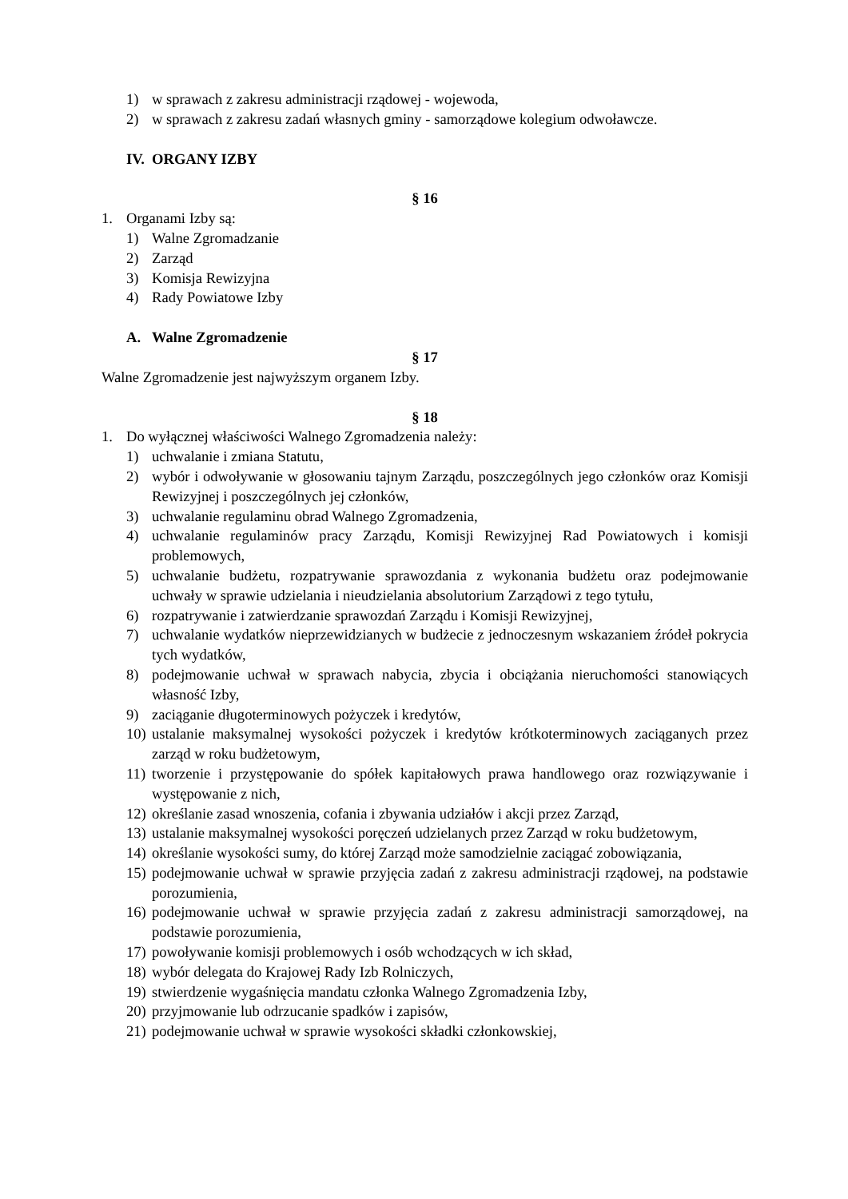1) w sprawach z zakresu administracji rządowej - wojewoda,
2) w sprawach z zakresu zadań własnych gminy - samorządowe kolegium odwoławcze.
IV. ORGANY IZBY
§ 16
1. Organami Izby są:
1) Walne Zgromadzanie
2) Zarząd
3) Komisja Rewizyjna
4) Rady Powiatowe Izby
A. Walne Zgromadzenie
§ 17
Walne Zgromadzenie jest najwyższym organem Izby.
§ 18
1. Do wyłącznej właściwości Walnego Zgromadzenia należy:
1) uchwalanie i zmiana Statutu,
2) wybór i odwoływanie w głosowaniu tajnym Zarządu, poszczególnych jego członków oraz Komisji Rewizyjnej i poszczególnych jej członków,
3) uchwalanie regulaminu obrad Walnego Zgromadzenia,
4) uchwalanie regulaminów pracy Zarządu, Komisji Rewizyjnej Rad Powiatowych i komisji problemowych,
5) uchwalanie budżetu, rozpatrywanie sprawozdania z wykonania budżetu oraz podejmowanie uchwały w sprawie udzielania i nieudzielania absolutorium Zarządowi z tego tytułu,
6) rozpatrywanie i zatwierdzanie sprawozdań Zarządu i Komisji Rewizyjnej,
7) uchwalanie wydatków nieprzewidzianych w budżecie z jednoczesnym wskazaniem źródeł pokrycia tych wydatków,
8) podejmowanie uchwał w sprawach nabycia, zbycia i obciążania nieruchomości stanowiących własność Izby,
9) zaciąganie długoterminowych pożyczek i kredytów,
10) ustalanie maksymalnej wysokości pożyczek i kredytów krótkoterminowych zaciąganych przez zarząd w roku budżetowym,
11) tworzenie i przystępowanie do spółek kapitałowych prawa handlowego oraz rozwiązywanie i występowanie z nich,
12) określanie zasad wnoszenia, cofania i zbywania udziałów i akcji przez Zarząd,
13) ustalanie maksymalnej wysokości poręczeń udzielanych przez Zarząd w roku budżetowym,
14) określanie wysokości sumy, do której Zarząd może samodzielnie zaciągać zobowiązania,
15) podejmowanie uchwał w sprawie przyjęcia zadań z zakresu administracji rządowej, na podstawie porozumienia,
16) podejmowanie uchwał w sprawie przyjęcia zadań z zakresu administracji samorządowej, na podstawie porozumienia,
17) powoływanie komisji problemowych i osób wchodzących w ich skład,
18) wybór delegata do Krajowej Rady Izb Rolniczych,
19) stwierdzenie wygaśnięcia mandatu członka Walnego Zgromadzenia Izby,
20) przyjmowanie lub odrzucanie spadków i zapisów,
21) podejmowanie uchwał w sprawie wysokości składki członkowskiej,